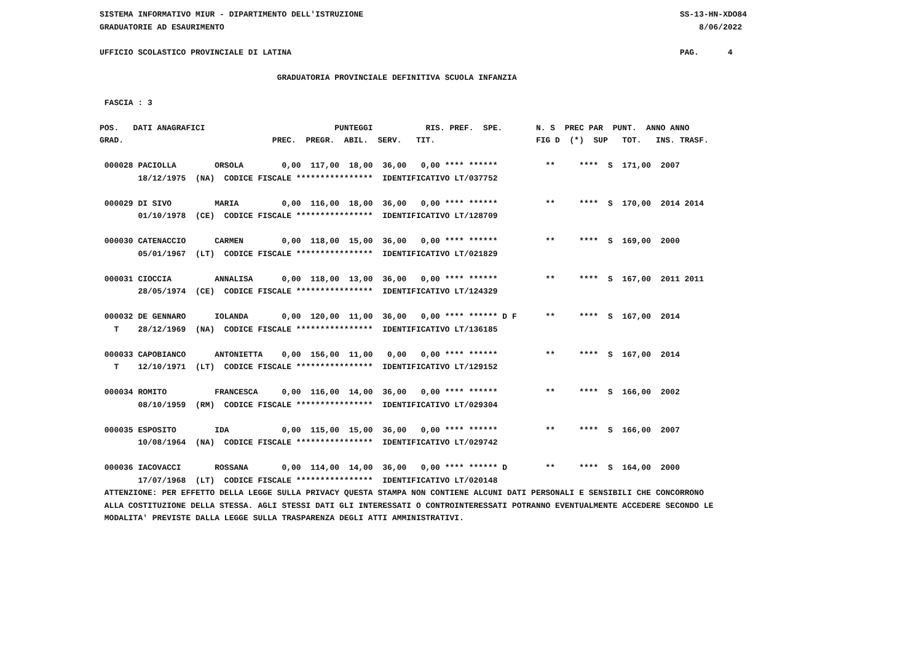SISTEMA INFORMATIVO MIUR - DIPARTIMENTO DELL'ISTRUZIONE                                                                  SS-13-HN-XDO84
GRADUATORIE AD ESAURIMENTO                                                                                                   8/06/2022
                                                                                                                                       
UFFICIO SCOLASTICO PROVINCIALE DI LATINA                                                                                 PAG.      4

                                     GRADUATORIA PROVINCIALE DEFINITIVA SCUOLA INFANZIA

 FASCIA : 3

POS.   DATI ANAGRAFICI                           PUNTEGGI           RIS. PREF.  SPE.       N. S  PREC PAR  PUNT.  ANNO ANNO
GRAD.                               PREC.  PREGR.  ABIL.  SERV.   TIT.                     FIG D  (*)  SUP   TOT.   INS. TRASF.

 000028 PACIOLLA        ORSOLA        0,00  117,00  18,00  36,00   0,00 **** ******          **     ****  S  171,00  2007
        18/12/1975  (NA)  CODICE FISCALE ****************  IDENTIFICATIVO LT/037752

 000029 DI SIVO         MARIA         0,00  116,00  18,00  36,00   0,00 **** ******          **     ****  S  170,00  2014 2014
        01/10/1978  (CE)  CODICE FISCALE ****************  IDENTIFICATIVO LT/128709

 000030 CATENACCIO      CARMEN        0,00  118,00  15,00  36,00   0,00 **** ******          **     ****  S  169,00  2000
        05/01/1967  (LT)  CODICE FISCALE ****************  IDENTIFICATIVO LT/021829

 000031 CIOCCIA         ANNALISA      0,00  118,00  13,00  36,00   0,00 **** ******          **     ****  S  167,00  2011 2011
        28/05/1974  (CE)  CODICE FISCALE ****************  IDENTIFICATIVO LT/124329

 000032 DE GENNARO      IOLANDA       0,00  120,00  11,00  36,00   0,00 **** ****** D F      **     ****  S  167,00  2014
   T    28/12/1969  (NA)  CODICE FISCALE ****************  IDENTIFICATIVO LT/136185

 000033 CAPOBIANCO      ANTONIETTA    0,00  156,00  11,00   0,00   0,00 **** ******          **     ****  S  167,00  2014
   T    12/10/1971  (LT)  CODICE FISCALE ****************  IDENTIFICATIVO LT/129152

 000034 ROMITO          FRANCESCA     0,00  116,00  14,00  36,00   0,00 **** ******          **     ****  S  166,00  2002
        08/10/1959  (RM)  CODICE FISCALE ****************  IDENTIFICATIVO LT/029304

 000035 ESPOSITO        IDA           0,00  115,00  15,00  36,00   0,00 **** ******          **     ****  S  166,00  2007
        10/08/1964  (NA)  CODICE FISCALE ****************  IDENTIFICATIVO LT/029742

 000036 IACOVACCI       ROSSANA       0,00  114,00  14,00  36,00   0,00 **** ****** D        **     ****  S  164,00  2000
        17/07/1968  (LT)  CODICE FISCALE ****************  IDENTIFICATIVO LT/020148
 ATTENZIONE: PER EFFETTO DELLA LEGGE SULLA PRIVACY QUESTA STAMPA NON CONTIENE ALCUNI DATI PERSONALI E SENSIBILI CHE CONCORRONO
 ALLA COSTITUZIONE DELLA STESSA. AGLI STESSI DATI GLI INTERESSATI O CONTROINTERESSATI POTRANNO EVENTUALMENTE ACCEDERE SECONDO LE
 MODALITA' PREVISTE DALLA LEGGE SULLA TRASPARENZA DEGLI ATTI AMMINISTRATIVI.